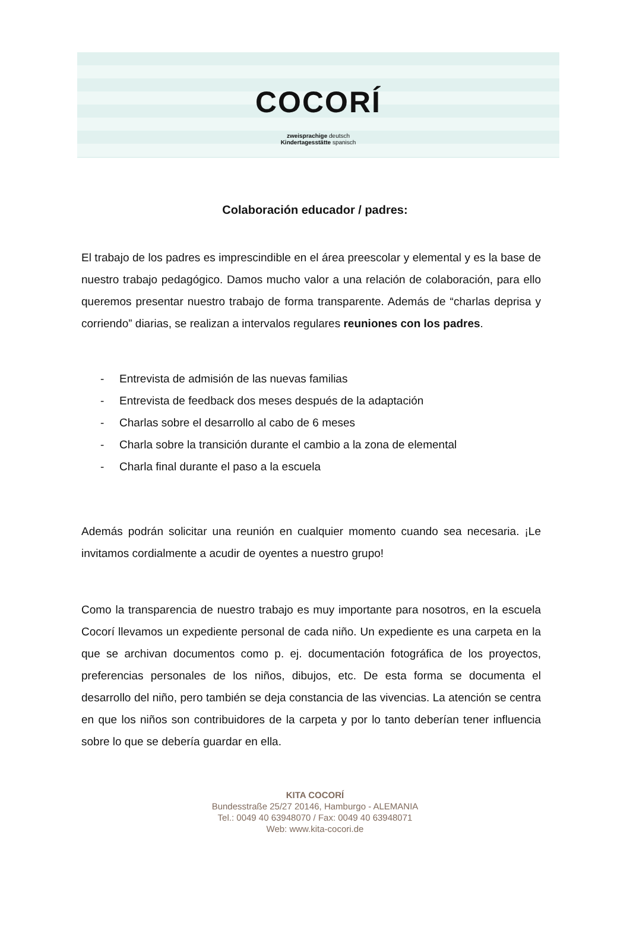COCORÍ
zweisprachige deutsch
Kindertagesstätte spanisch
Colaboración educador / padres:
El trabajo de los padres es imprescindible en el área preescolar y elemental y es la base de nuestro trabajo pedagógico. Damos mucho valor a una relación de colaboración, para ello queremos presentar nuestro trabajo de forma transparente. Además de “charlas deprisa y corriendo” diarias, se realizan a intervalos regulares reuniones con los padres.
- Entrevista de admisión de las nuevas familias
- Entrevista de feedback dos meses después de la adaptación
- Charlas sobre el desarrollo al cabo de 6 meses
- Charla sobre la transición durante el cambio a la zona de elemental
- Charla final durante el paso a la escuela
Además podrán solicitar una reunión en cualquier momento cuando sea necesaria. ¡Le invitamos cordialmente a acudir de oyentes a nuestro grupo!
Como la transparencia de nuestro trabajo es muy importante para nosotros, en la escuela Cocorí llevamos un expediente personal de cada niño. Un expediente es una carpeta en la que se archivan documentos como p. ej. documentación fotográfica de los proyectos, preferencias personales de los niños, dibujos, etc. De esta forma se documenta el desarrollo del niño, pero también se deja constancia de las vivencias. La atención se centra en que los niños son contribuidores de la carpeta y por lo tanto deberían tener influencia sobre lo que se debería guardar en ella.
KITA COCORÍ
Bundesstraße 25/27 20146, Hamburgo - ALEMANIA
Tel.: 0049 40 63948070 / Fax: 0049 40 63948071
Web: www.kita-cocori.de